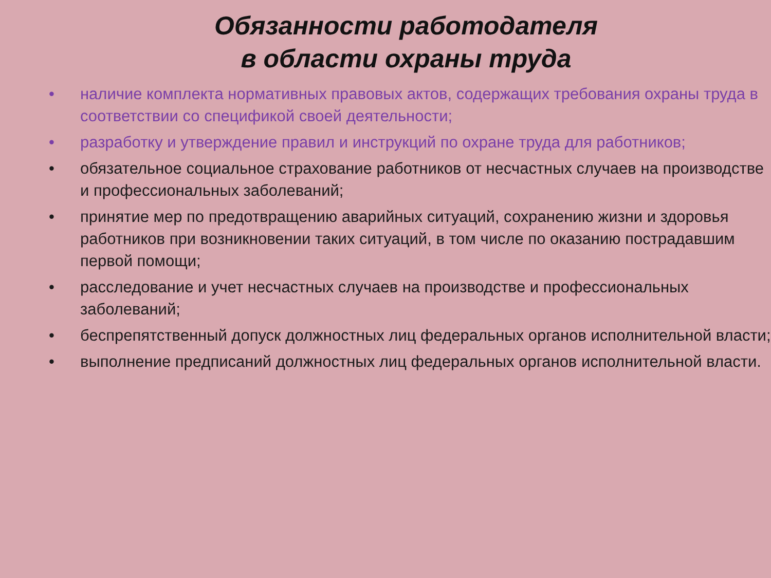Обязанности работодателя
в области охраны труда
• наличие комплекта нормативных правовых актов, содержащих требования охраны труда в соответствии со спецификой своей деятельности;
• разработку и утверждение правил и инструкций по охране труда для работников;
• обязательное социальное страхование работников от несчастных случаев на производстве и профессиональных заболеваний;
• принятие мер по предотвращению аварийных ситуаций, сохранению жизни и здоровья работников при возникновении таких ситуаций, в том числе по оказанию пострадавшим первой помощи;
• расследование и учет несчастных случаев на производстве и профессиональных заболеваний;
• беспрепятственный допуск должностных лиц федеральных органов исполнительной власти;
• выполнение предписаний должностных лиц федеральных органов исполнительной власти.